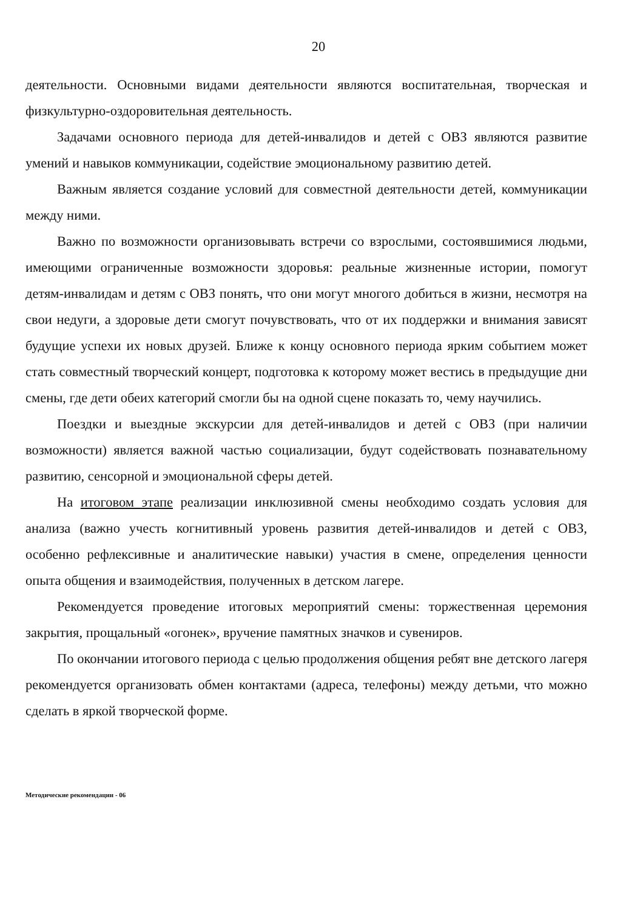20
деятельности. Основными видами деятельности являются воспитательная, творческая и физкультурно-оздоровительная деятельность.
Задачами основного периода для детей-инвалидов и детей с ОВЗ являются развитие умений и навыков коммуникации, содействие эмоциональному развитию детей.
Важным является создание условий для совместной деятельности детей, коммуникации между ними.
Важно по возможности организовывать встречи со взрослыми, состоявшимися людьми, имеющими ограниченные возможности здоровья: реальные жизненные истории, помогут детям-инвалидам и детям с ОВЗ понять, что они могут многого добиться в жизни, несмотря на свои недуги, а здоровые дети смогут почувствовать, что от их поддержки и внимания зависят будущие успехи их новых друзей. Ближе к концу основного периода ярким событием может стать совместный творческий концерт, подготовка к которому может вестись в предыдущие дни смены, где дети обеих категорий смогли бы на одной сцене показать то, чему научились.
Поездки и выездные экскурсии для детей-инвалидов и детей с ОВЗ (при наличии возможности) является важной частью социализации, будут содействовать познавательному развитию, сенсорной и эмоциональной сферы детей.
На итоговом этапе реализации инклюзивной смены необходимо создать условия для анализа (важно учесть когнитивный уровень развития детей-инвалидов и детей с ОВЗ, особенно рефлексивные и аналитические навыки) участия в смене, определения ценности опыта общения и взаимодействия, полученных в детском лагере.
Рекомендуется проведение итоговых мероприятий смены: торжественная церемония закрытия, прощальный «огонек», вручение памятных значков и сувениров.
По окончании итогового периода с целью продолжения общения ребят вне детского лагеря рекомендуется организовать обмен контактами (адреса, телефоны) между детьми, что можно сделать в яркой творческой форме.
Методические рекомендации - 06